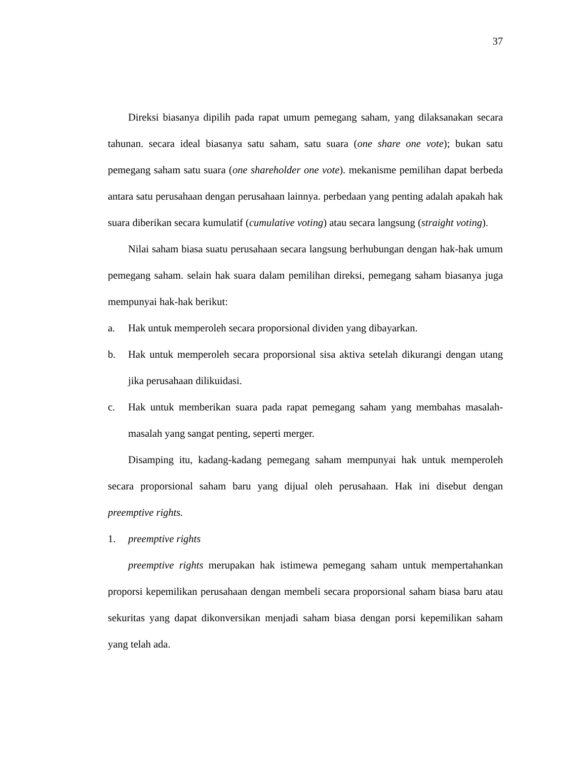37
Direksi biasanya dipilih pada rapat umum pemegang saham, yang dilaksanakan secara tahunan. secara ideal biasanya satu saham, satu suara (one share one vote); bukan satu pemegang saham satu suara (one shareholder one vote). mekanisme pemilihan dapat berbeda antara satu perusahaan dengan perusahaan lainnya. perbedaan yang penting adalah apakah hak suara diberikan secara kumulatif (cumulative voting) atau secara langsung (straight voting).
Nilai saham biasa suatu perusahaan secara langsung berhubungan dengan hak-hak umum pemegang saham. selain hak suara dalam pemilihan direksi, pemegang saham biasanya juga mempunyai hak-hak berikut:
a. Hak untuk memperoleh secara proporsional dividen yang dibayarkan.
b. Hak untuk memperoleh secara proporsional sisa aktiva setelah dikurangi dengan utang jika perusahaan dilikuidasi.
c. Hak untuk memberikan suara pada rapat pemegang saham yang membahas masalah-masalah yang sangat penting, seperti merger.
Disamping itu, kadang-kadang pemegang saham mempunyai hak untuk memperoleh secara proporsional saham baru yang dijual oleh perusahaan. Hak ini disebut dengan preemptive rights.
1. preemptive rights
preemptive rights merupakan hak istimewa pemegang saham untuk mempertahankan proporsi kepemilikan perusahaan dengan membeli secara proporsional saham biasa baru atau sekuritas yang dapat dikonversikan menjadi saham biasa dengan porsi kepemilikan saham yang telah ada.